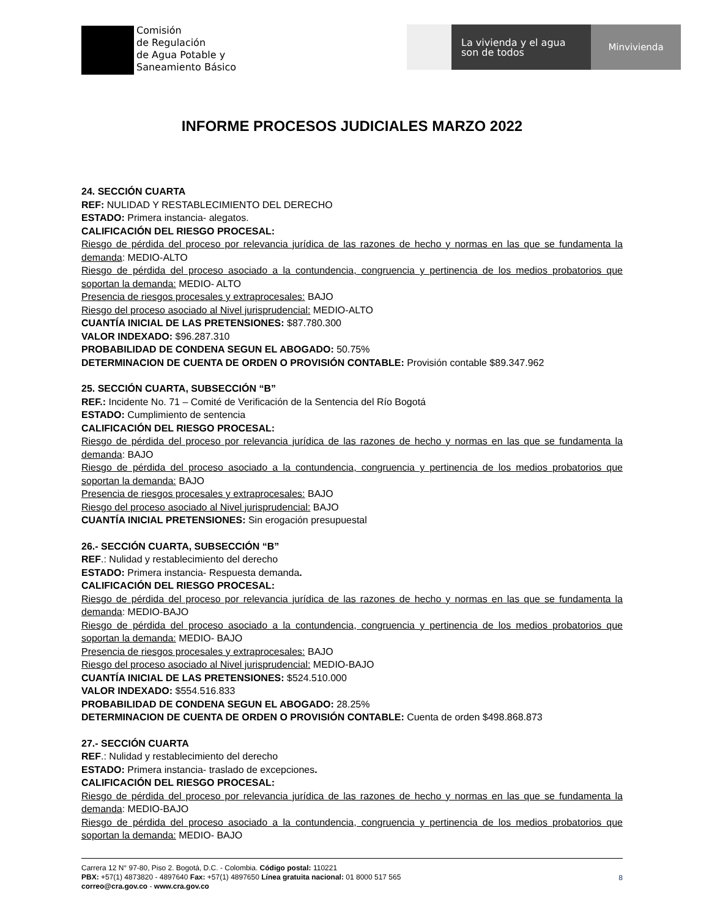Comisión
de Regulación
de Agua Potable y
Saneamiento Básico
La vivienda y el agua
son de todos
Minvivienda
INFORME PROCESOS JUDICIALES MARZO 2022
24. SECCIÓN CUARTA
REF: NULIDAD Y RESTABLECIMIENTO DEL DERECHO
ESTADO: Primera instancia- alegatos.
CALIFICACIÓN DEL RIESGO PROCESAL:
Riesgo de pérdida del proceso por relevancia jurídica de las razones de hecho y normas en las que se fundamenta la demanda: MEDIO-ALTO
Riesgo de pérdida del proceso asociado a la contundencia, congruencia y pertinencia de los medios probatorios que soportan la demanda: MEDIO- ALTO
Presencia de riesgos procesales y extraprocesales: BAJO
Riesgo del proceso asociado al Nivel jurisprudencial: MEDIO-ALTO
CUANTÍA INICIAL DE LAS PRETENSIONES: $87.780.300
VALOR INDEXADO: $96.287.310
PROBABILIDAD DE CONDENA SEGUN EL ABOGADO: 50.75%
DETERMINACION DE CUENTA DE ORDEN O PROVISIÓN CONTABLE: Provisión contable $89.347.962
25. SECCIÓN CUARTA, SUBSECCIÓN “B”
REF.: Incidente No. 71 – Comité de Verificación de la Sentencia del Río Bogotá
ESTADO: Cumplimiento de sentencia
CALIFICACIÓN DEL RIESGO PROCESAL:
Riesgo de pérdida del proceso por relevancia jurídica de las razones de hecho y normas en las que se fundamenta la demanda: BAJO
Riesgo de pérdida del proceso asociado a la contundencia, congruencia y pertinencia de los medios probatorios que soportan la demanda: BAJO
Presencia de riesgos procesales y extraprocesales: BAJO
Riesgo del proceso asociado al Nivel jurisprudencial: BAJO
CUANTÍA INICIAL PRETENSIONES: Sin erogación presupuestal
26.- SECCIÓN CUARTA, SUBSECCIÓN “B”
REF.: Nulidad y restablecimiento del derecho
ESTADO: Primera instancia- Respuesta demanda.
CALIFICACIÓN DEL RIESGO PROCESAL:
Riesgo de pérdida del proceso por relevancia jurídica de las razones de hecho y normas en las que se fundamenta la demanda: MEDIO-BAJO
Riesgo de pérdida del proceso asociado a la contundencia, congruencia y pertinencia de los medios probatorios que soportan la demanda: MEDIO- BAJO
Presencia de riesgos procesales y extraprocesales: BAJO
Riesgo del proceso asociado al Nivel jurisprudencial: MEDIO-BAJO
CUANTÍA INICIAL DE LAS PRETENSIONES: $524.510.000
VALOR INDEXADO: $554.516.833
PROBABILIDAD DE CONDENA SEGUN EL ABOGADO: 28.25%
DETERMINACION DE CUENTA DE ORDEN O PROVISIÓN CONTABLE: Cuenta de orden $498.868.873
27.- SECCIÓN CUARTA
REF.: Nulidad y restablecimiento del derecho
ESTADO: Primera instancia- traslado de excepciones.
CALIFICACIÓN DEL RIESGO PROCESAL:
Riesgo de pérdida del proceso por relevancia jurídica de las razones de hecho y normas en las que se fundamenta la demanda: MEDIO-BAJO
Riesgo de pérdida del proceso asociado a la contundencia, congruencia y pertinencia de los medios probatorios que soportan la demanda: MEDIO- BAJO
Carrera 12 N° 97-80, Piso 2. Bogotá, D.C. - Colombia. Código postal: 110221
PBX: +57(1) 4873820 - 4897640 Fax: +57(1) 4897650 Línea gratuita nacional: 01 8000 517 565
correo@cra.gov.co - www.cra.gov.co
8